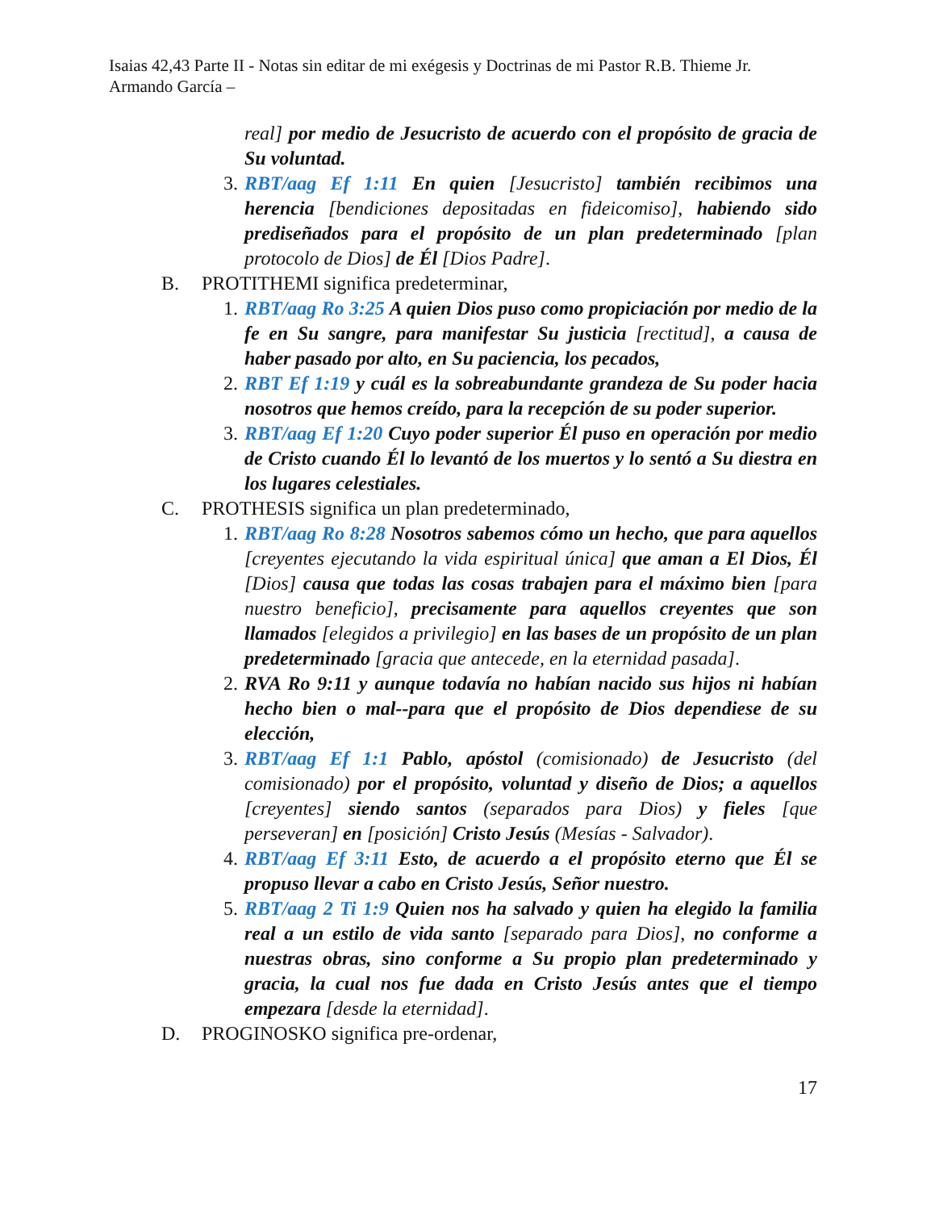Isaias 42,43 Parte II - Notas sin editar de mi exégesis y Doctrinas de mi Pastor R.B. Thieme Jr.
Armando García –
real] por medio de Jesucristo de acuerdo con el propósito de gracia de Su voluntad.
3.
RBT/aag Ef 1:11 En quien [Jesucristo] también recibimos una herencia [bendiciones depositadas en fideicomiso], habiendo sido prediseñados para el propósito de un plan predeterminado [plan protocolo de Dios] de Él [Dios Padre].
B. PROTITHEMI significa predeterminar,
1.
RBT/aag Ro 3:25 A quien Dios puso como propiciación por medio de la fe en Su sangre, para manifestar Su justicia [rectitud], a causa de haber pasado por alto, en Su paciencia, los pecados,
2.
RBT Ef 1:19 y cuál es la sobreabundante grandeza de Su poder hacia nosotros que hemos creído, para la recepción de su poder superior.
3.
RBT/aag Ef 1:20 Cuyo poder superior Él puso en operación por medio de Cristo cuando Él lo levantó de los muertos y lo sentó a Su diestra en los lugares celestiales.
C. PROTHESIS significa un plan predeterminado,
1.
RBT/aag Ro 8:28 Nosotros sabemos cómo un hecho, que para aquellos [creyentes ejecutando la vida espiritual única] que aman a El Dios, Él [Dios] causa que todas las cosas trabajen para el máximo bien [para nuestro beneficio], precisamente para aquellos creyentes que son llamados [elegidos a privilegio] en las bases de un propósito de un plan predeterminado [gracia que antecede, en la eternidad pasada].
2.
RVA Ro 9:11 y aunque todavía no habían nacido sus hijos ni habían hecho bien o mal--para que el propósito de Dios dependiese de su elección,
3.
RBT/aag Ef 1:1 Pablo, apóstol (comisionado) de Jesucristo (del comisionado) por el propósito, voluntad y diseño de Dios; a aquellos [creyentes] siendo santos (separados para Dios) y fieles [que perseveran] en [posición] Cristo Jesús (Mesías - Salvador).
4.
RBT/aag Ef 3:11 Esto, de acuerdo a el propósito eterno que Él se propuso llevar a cabo en Cristo Jesús, Señor nuestro.
5.
RBT/aag 2 Ti 1:9 Quien nos ha salvado y quien ha elegido la familia real a un estilo de vida santo [separado para Dios], no conforme a nuestras obras, sino conforme a Su propio plan predeterminado y gracia, la cual nos fue dada en Cristo Jesús antes que el tiempo empezara [desde la eternidad].
D. PROGINOSKO significa pre-ordenar,
17